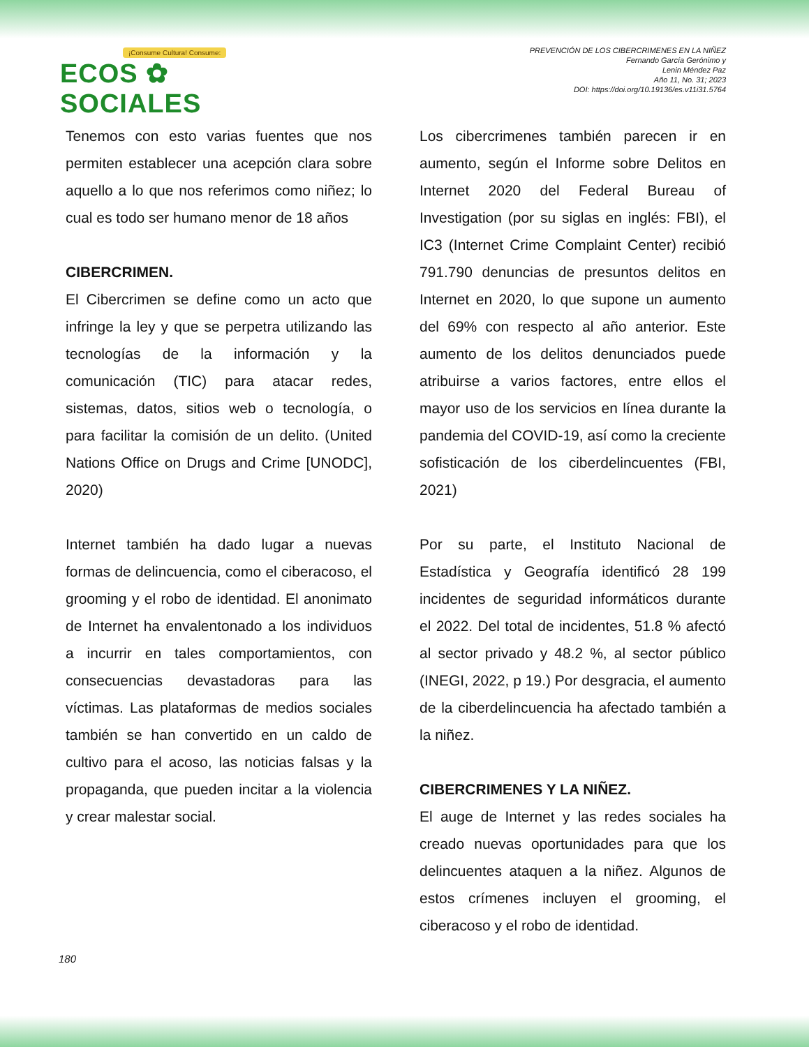¡Consume Cultura! Consume:
ECOS ✿ SOCIALES
PREVENCIÓN DE LOS CIBERCRIMENES EN LA NIÑEZ
Fernando García Gerónimo y
Lenin Méndez Paz
Año 11, No. 31; 2023
DOI: https://doi.org/10.19136/es.v11i31.5764
Tenemos con esto varias fuentes que nos permiten establecer una acepción clara sobre aquello a lo que nos referimos como niñez; lo cual es todo ser humano menor de 18 años
CIBERCRIMEN.
El Cibercrimen se define como un acto que infringe la ley y que se perpetra utilizando las tecnologías de la información y la comunicación (TIC) para atacar redes, sistemas, datos, sitios web o tecnología, o para facilitar la comisión de un delito. (United Nations Office on Drugs and Crime [UNODC], 2020)
Internet también ha dado lugar a nuevas formas de delincuencia, como el ciberacoso, el grooming y el robo de identidad. El anonimato de Internet ha envalentonado a los individuos a incurrir en tales comportamientos, con consecuencias devastadoras para las víctimas. Las plataformas de medios sociales también se han convertido en un caldo de cultivo para el acoso, las noticias falsas y la propaganda, que pueden incitar a la violencia y crear malestar social.
Los cibercrimenes también parecen ir en aumento, según el Informe sobre Delitos en Internet 2020 del Federal Bureau of Investigation (por su siglas en inglés: FBI), el IC3 (Internet Crime Complaint Center) recibió 791.790 denuncias de presuntos delitos en Internet en 2020, lo que supone un aumento del 69% con respecto al año anterior. Este aumento de los delitos denunciados puede atribuirse a varios factores, entre ellos el mayor uso de los servicios en línea durante la pandemia del COVID-19, así como la creciente sofisticación de los ciberdelincuentes (FBI, 2021)
Por su parte, el Instituto Nacional de Estadística y Geografía identificó 28 199 incidentes de seguridad informáticos durante el 2022. Del total de incidentes, 51.8 % afectó al sector privado y 48.2 %, al sector público (INEGI, 2022, p 19.) Por desgracia, el aumento de la ciberdelincuencia ha afectado también a la niñez.
CIBERCRIMENES Y LA NIÑEZ.
El auge de Internet y las redes sociales ha creado nuevas oportunidades para que los delincuentes ataquen a la niñez. Algunos de estos crímenes incluyen el grooming, el ciberacoso y el robo de identidad.
180